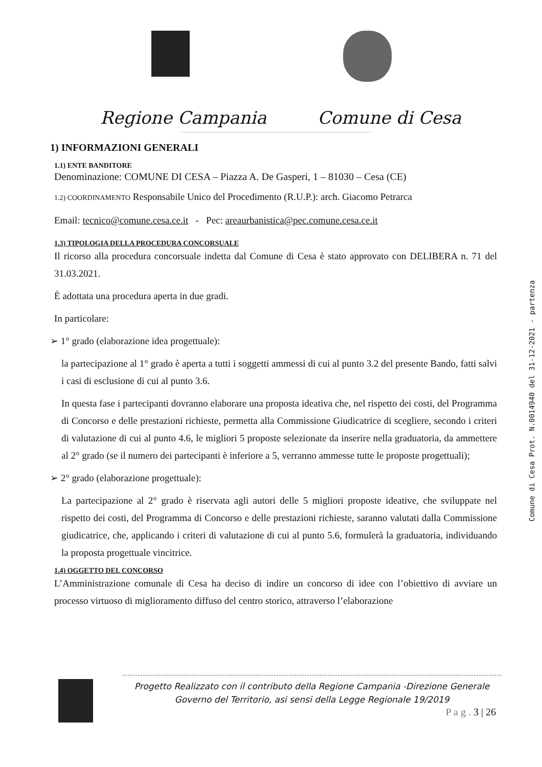Regione Campania Comune di Cesa
1) INFORMAZIONI GENERALI
1.1) ENTE BANDITORE
Denominazione: COMUNE DI CESA – Piazza A. De Gasperi, 1 – 81030 – Cesa (CE)
1.2) COORDINAMENTO Responsabile Unico del Procedimento (R.U.P.): arch. Giacomo Petrarca
Email: tecnico@comune.cesa.ce.it - Pec: areaurbanistica@pec.comune.cesa.ce.it
1.3) TIPOLOGIA DELLA PROCEDURA CONCORSUALE
Il ricorso alla procedura concorsuale indetta dal Comune di Cesa è stato approvato con DELIBERA n. 71 del 31.03.2021.
È adottata una procedura aperta in due gradi.
In particolare:
➢ 1° grado (elaborazione idea progettuale):
la partecipazione al 1° grado è aperta a tutti i soggetti ammessi di cui al punto 3.2 del presente Bando, fatti salvi i casi di esclusione di cui al punto 3.6.
In questa fase i partecipanti dovranno elaborare una proposta ideativa che, nel rispetto dei costi, del Programma di Concorso e delle prestazioni richieste, permetta alla Commissione Giudicatrice di scegliere, secondo i criteri di valutazione di cui al punto 4.6, le migliori 5 proposte selezionate da inserire nella graduatoria, da ammettere al 2° grado (se il numero dei partecipanti è inferiore a 5, verranno ammesse tutte le proposte progettuali);
➢ 2° grado (elaborazione progettuale):
La partecipazione al 2° grado è riservata agli autori delle 5 migliori proposte ideative, che sviluppate nel rispetto dei costi, del Programma di Concorso e delle prestazioni richieste, saranno valutati dalla Commissione giudicatrice, che, applicando i criteri di valutazione di cui al punto 5.6, formulerà la graduatoria, individuando la proposta progettuale vincitrice.
1.4) OGGETTO DEL CONCORSO
L’Amministrazione comunale di Cesa ha deciso di indire un concorso di idee con l’obiettivo di avviare un processo virtuoso di miglioramento diffuso del centro storico, attraverso l’elaborazione
Comune di Cesa Prot. N.0014940 del 31-12-2021 - partenza
Progetto Realizzato con il contributo della Regione Campania -Direzione Generale
Governo del Territorio, asi sensi della Legge Regionale 19/2019
P a g . 3 | 26